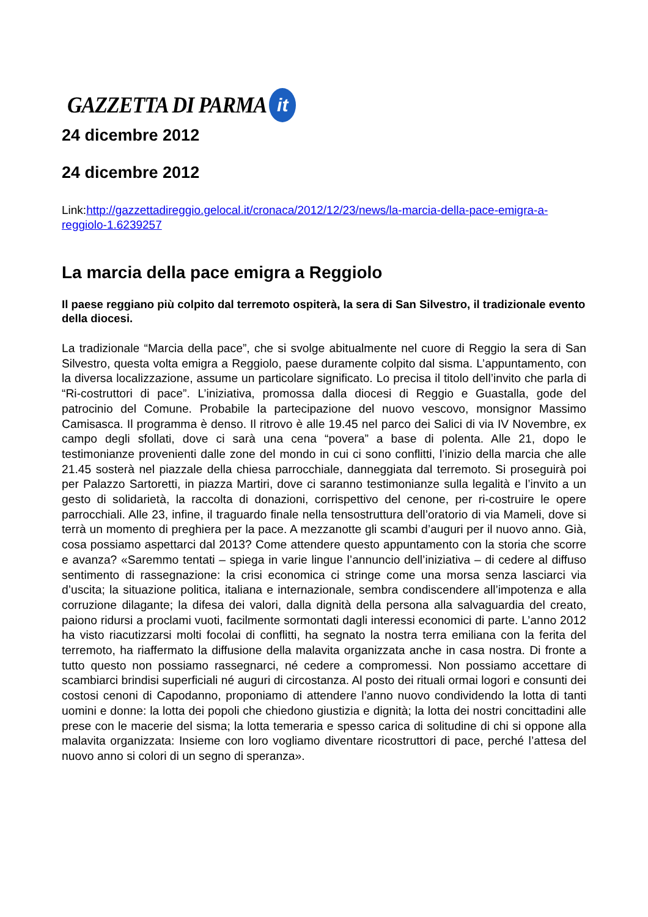GAZZETTA DI PARMA it
24 dicembre 2012
24 dicembre 2012
Link:http://gazzettadireggio.gelocal.it/cronaca/2012/12/23/news/la-marcia-della-pace-emigra-a-reggiolo-1.6239257
La marcia della pace emigra a Reggiolo
Il paese reggiano più colpito dal terremoto ospiterà, la sera di San Silvestro, il tradizionale evento della diocesi.
La tradizionale “Marcia della pace”, che si svolge abitualmente nel cuore di Reggio la sera di San Silvestro, questa volta emigra a Reggiolo, paese duramente colpito dal sisma. L’appuntamento, con la diversa localizzazione, assume un particolare significato. Lo precisa il titolo dell’invito che parla di “Ri-costruttori di pace”. L’iniziativa, promossa dalla diocesi di Reggio e Guastalla, gode del patrocinio del Comune. Probabile la partecipazione del nuovo vescovo, monsignor Massimo Camisasca. Il programma è denso. Il ritrovo è alle 19.45 nel parco dei Salici di via IV Novembre, ex campo degli sfollati, dove ci sarà una cena “povera” a base di polenta. Alle 21, dopo le testimonianze provenienti dalle zone del mondo in cui ci sono conflitti, l’inizio della marcia che alle 21.45 sosterà nel piazzale della chiesa parrocchiale, danneggiata dal terremoto. Si proseguirà poi per Palazzo Sartoretti, in piazza Martiri, dove ci saranno testimonianze sulla legalità e l’invito a un gesto di solidarietà, la raccolta di donazioni, corrispettivo del cenone, per ri-costruire le opere parrocchiali. Alle 23, infine, il traguardo finale nella tensostruttura dell’oratorio di via Mameli, dove si terrà un momento di preghiera per la pace. A mezzanotte gli scambi d’auguri per il nuovo anno. Già, cosa possiamo aspettarci dal 2013? Come attendere questo appuntamento con la storia che scorre e avanza? «Saremmo tentati – spiega in varie lingue l’annuncio dell’iniziativa – di cedere al diffuso sentimento di rassegnazione: la crisi economica ci stringe come una morsa senza lasciarci via d’uscita; la situazione politica, italiana e internazionale, sembra condiscendere all’impotenza e alla corruzione dilagante; la difesa dei valori, dalla dignità della persona alla salvaguardia del creato, paiono ridursi a proclami vuoti, facilmente sormontati dagli interessi economici di parte. L’anno 2012 ha visto riacutizzarsi molti focolai di conflitti, ha segnato la nostra terra emiliana con la ferita del terremoto, ha riaffermato la diffusione della malavita organizzata anche in casa nostra. Di fronte a tutto questo non possiamo rassegnarci, né cedere a compromessi. Non possiamo accettare di scambiarci brindisi superficiali né auguri di circostanza. Al posto dei rituali ormai logori e consunti dei costosi cenoni di Capodanno, proponiamo di attendere l’anno nuovo condividendo la lotta di tanti uomini e donne: la lotta dei popoli che chiedono giustizia e dignità; la lotta dei nostri concittadini alle prese con le macerie del sisma; la lotta temeraria e spesso carica di solitudine di chi si oppone alla malavita organizzata: Insieme con loro vogliamo diventare ricostruttori di pace, perché l’attesa del nuovo anno si colori di un segno di speranza».